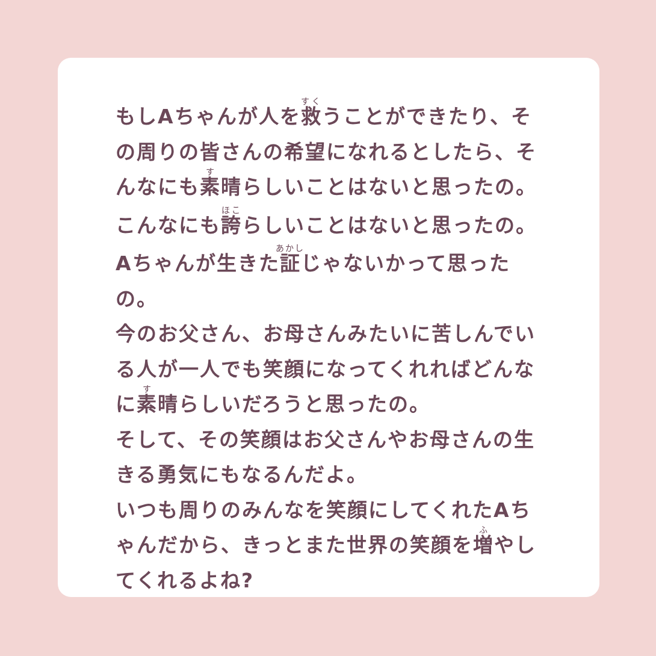もしAちゃんが人を救うことができたり、その周りの皆さんの希望になれるとしたら、そんなにも素晴らしいことはないと思ったの。
こんなにも誇らしいことはないと思ったの。
Aちゃんが生きた証じゃないかって思ったの。
今のお父さん、お母さんみたいに苦しんでいる人が一人でも笑顔になってくれればどんなに素晴らしいだろうと思ったの。
そして、その笑顔はお父さんやお母さんの生きる勇気にもなるんだよ。
いつも周りのみんなを笑顔にしてくれたAちゃんだから、きっとまた世界の笑顔を増やしてくれるよね?